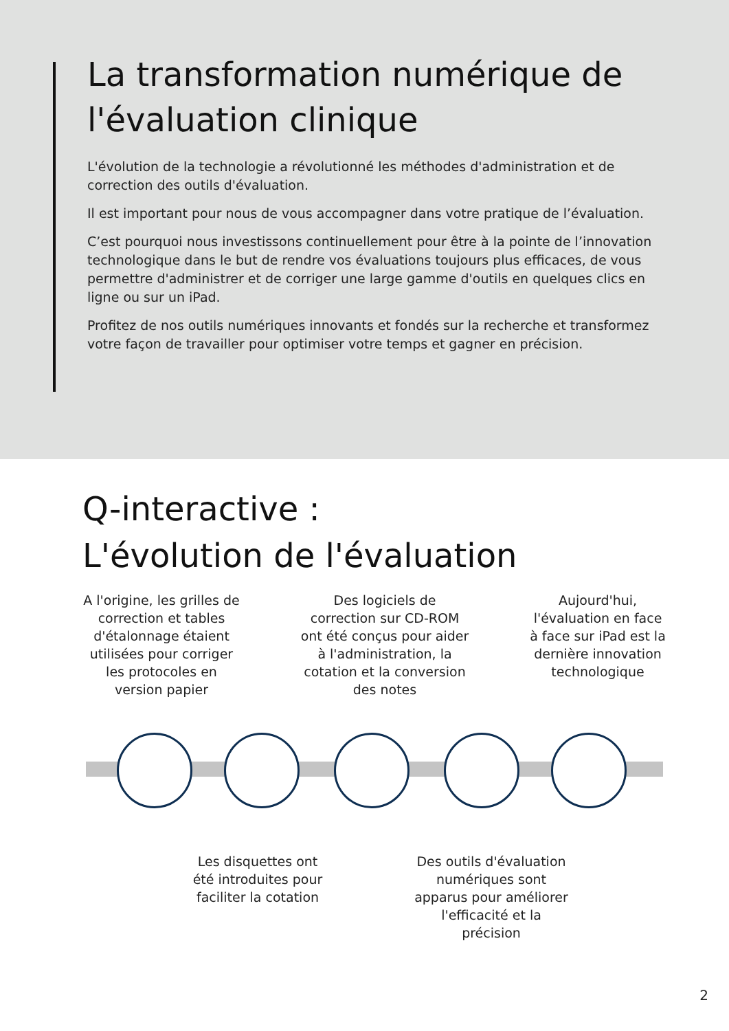La transformation numérique de l'évaluation clinique
L'évolution de la technologie a révolutionné les méthodes d'administration et de correction des outils d'évaluation.
Il est important pour nous de vous accompagner dans votre pratique de l’évaluation.
C’est pourquoi nous investissons continuellement pour être à la pointe de l’innovation technologique dans le but de rendre vos évaluations toujours plus efficaces, de vous permettre d'administrer et de corriger une large gamme d'outils en quelques clics en ligne ou sur un iPad.
Profitez de nos outils numériques innovants et fondés sur la recherche et transformez votre façon de travailler pour optimiser votre temps et gagner en précision.
Q-interactive :
L'évolution de l'évaluation
A l'origine, les grilles de correction et tables d'étalonnage étaient utilisées pour corriger les protocoles en version papier
Des logiciels de correction sur CD-ROM ont été conçus pour aider à l'administration, la cotation et la conversion des notes
Aujourd'hui, l'évaluation en face à face sur iPad est la dernière innovation technologique
Les disquettes ont été introduites pour faciliter la cotation
Des outils d'évaluation numériques sont apparus pour améliorer l'efficacité et la précision
2